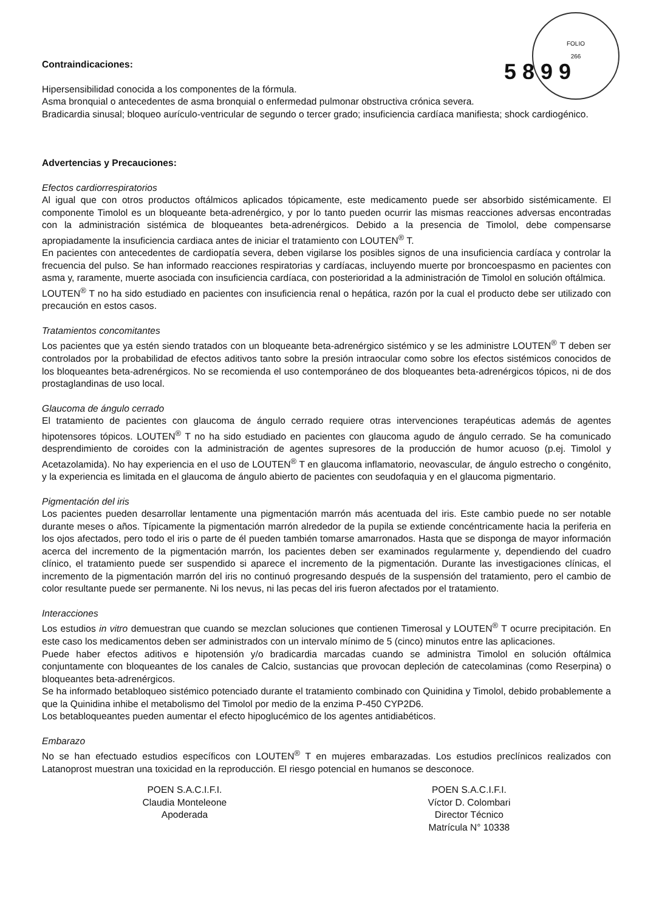FOLIO
266
5 8 9 9
Contraindicaciones:
Hipersensibilidad conocida a los componentes de la fórmula.
Asma bronquial o antecedentes de asma bronquial o enfermedad pulmonar obstructiva crónica severa.
Bradicardia sinusal; bloqueo aurículo-ventricular de segundo o tercer grado; insuficiencia cardíaca manifiesta; shock cardiogénico.
Advertencias y Precauciones:
Efectos cardiorrespiratorios
Al igual que con otros productos oftálmicos aplicados tópicamente, este medicamento puede ser absorbido sistémicamente. El componente Timolol es un bloqueante beta-adrenérgico, y por lo tanto pueden ocurrir las mismas reacciones adversas encontradas con la administración sistémica de bloqueantes beta-adrenérgicos. Debido a la presencia de Timolol, debe compensarse apropiadamente la insuficiencia cardiaca antes de iniciar el tratamiento con LOUTEN<sup>®</sup> T.
En pacientes con antecedentes de cardiopatía severa, deben vigilarse los posibles signos de una insuficiencia cardíaca y controlar la frecuencia del pulso. Se han informado reacciones respiratorias y cardíacas, incluyendo muerte por broncoespasmo en pacientes con asma y, raramente, muerte asociada con insuficiencia cardíaca, con posterioridad a la administración de Timolol en solución oftálmica.
LOUTEN<sup>®</sup> T no ha sido estudiado en pacientes con insuficiencia renal o hepática, razón por la cual el producto debe ser utilizado con precaución en estos casos.
Tratamientos concomitantes
Los pacientes que ya estén siendo tratados con un bloqueante beta-adrenérgico sistémico y se les administre LOUTEN<sup>®</sup> T deben ser controlados por la probabilidad de efectos aditivos tanto sobre la presión intraocular como sobre los efectos sistémicos conocidos de los bloqueantes beta-adrenérgicos. No se recomienda el uso contemporáneo de dos bloqueantes beta-adrenérgicos tópicos, ni de dos prostaglandinas de uso local.
Glaucoma de ángulo cerrado
El tratamiento de pacientes con glaucoma de ángulo cerrado requiere otras intervenciones terapéuticas además de agentes hipotensores tópicos. LOUTEN<sup>®</sup> T no ha sido estudiado en pacientes con glaucoma agudo de ángulo cerrado. Se ha comunicado desprendimiento de coroides con la administración de agentes supresores de la producción de humor acuoso (p.ej. Timolol y Acetazolamida). No hay experiencia en el uso de LOUTEN<sup>®</sup> T en glaucoma inflamatorio, neovascular, de ángulo estrecho o congénito, y la experiencia es limitada en el glaucoma de ángulo abierto de pacientes con seudofaquia y en el glaucoma pigmentario.
Pigmentación del iris
Los pacientes pueden desarrollar lentamente una pigmentación marrón más acentuada del iris. Este cambio puede no ser notable durante meses o años. Típicamente la pigmentación marrón alrededor de la pupila se extiende concéntricamente hacia la periferia en los ojos afectados, pero todo el iris o parte de él pueden también tomarse amarronados. Hasta que se disponga de mayor información acerca del incremento de la pigmentación marrón, los pacientes deben ser examinados regularmente y, dependiendo del cuadro clínico, el tratamiento puede ser suspendido si aparece el incremento de la pigmentación. Durante las investigaciones clínicas, el incremento de la pigmentación marrón del iris no continuó progresando después de la suspensión del tratamiento, pero el cambio de color resultante puede ser permanente. Ni los nevus, ni las pecas del iris fueron afectados por el tratamiento.
Interacciones
Los estudios in vitro demuestran que cuando se mezclan soluciones que contienen Timerosal y LOUTEN<sup>®</sup> T ocurre precipitación. En este caso los medicamentos deben ser administrados con un intervalo mínimo de 5 (cinco) minutos entre las aplicaciones.
Puede haber efectos aditivos e hipotensión y/o bradicardia marcadas cuando se administra Timolol en solución oftálmica conjuntamente con bloqueantes de los canales de Calcio, sustancias que provocan depleción de catecolaminas (como Reserpina) o bloqueantes beta-adrenérgicos.
Se ha informado betabloqueo sistémico potenciado durante el tratamiento combinado con Quinidina y Timolol, debido probablemente a que la Quinidina inhibe el metabolismo del Timolol por medio de la enzima P-450 CYP2D6.
Los betabloqueantes pueden aumentar el efecto hipoglucémico de los agentes antidiabéticos.
Embarazo
No se han efectuado estudios específicos con LOUTEN<sup>®</sup> T en mujeres embarazadas. Los estudios preclínicos realizados con Latanoprost muestran una toxicidad en la reproducción. El riesgo potencial en humanos se desconoce.
POEN S.A.C.I.F.I.
Claudia Monteleone
Apoderada
POEN S.A.C.I.F.I.
Víctor D. Colombari
Director Técnico
Matrícula N° 10338